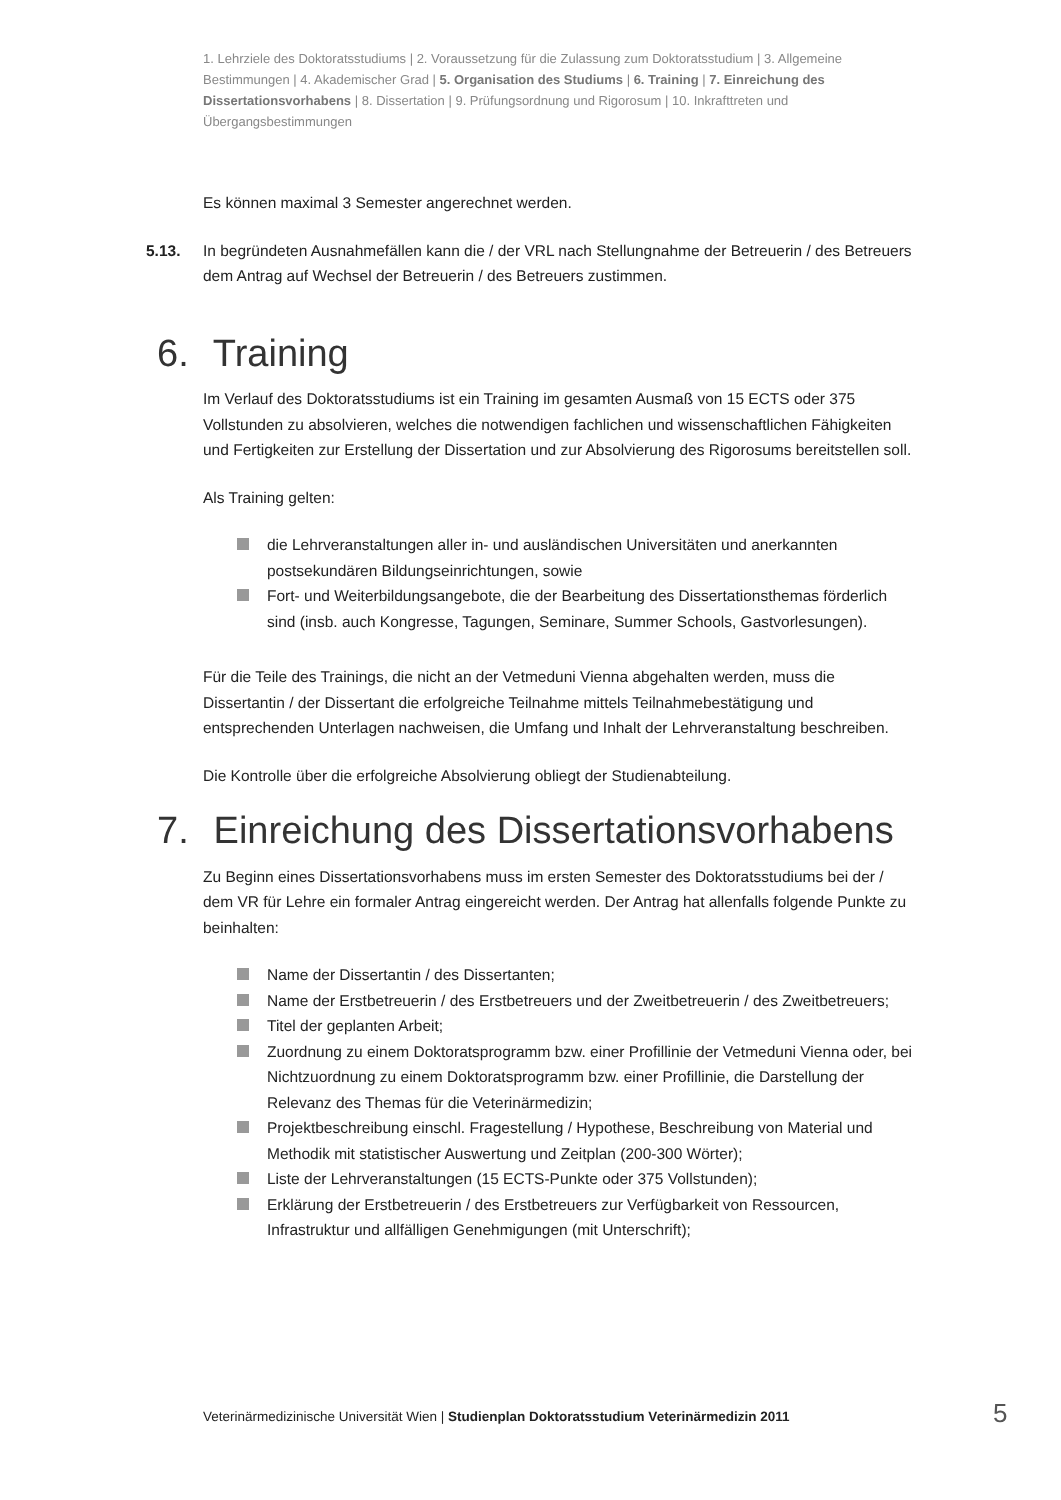1. Lehrziele des Doktoratsstudiums | 2. Voraussetzung für die Zulassung zum Doktoratsstudium | 3. Allgemeine Bestimmungen | 4. Akademischer Grad | 5. Organisation des Studiums | 6. Training | 7. Einreichung des Dissertationsvorhabens | 8. Dissertation | 9. Prüfungsordnung und Rigorosum | 10. Inkrafttreten und Übergangsbestimmungen
Es können maximal 3 Semester angerechnet werden.
5.13. In begründeten Ausnahmefällen kann die / der VRL nach Stellungnahme der Betreuerin / des Betreuers dem Antrag auf Wechsel der Betreuerin / des Betreuers zustimmen.
6. Training
Im Verlauf des Doktoratsstudiums ist ein Training im gesamten Ausmaß von 15 ECTS oder 375 Vollstunden zu absolvieren, welches die notwendigen fachlichen und wissenschaftlichen Fähigkeiten und Fertigkeiten zur Erstellung der Dissertation und zur Absolvierung des Rigorosums bereitstellen soll.
Als Training gelten:
die Lehrveranstaltungen aller in- und ausländischen Universitäten und anerkannten postsekundären Bildungseinrichtungen, sowie
Fort- und Weiterbildungsangebote, die der Bearbeitung des Dissertationsthemas förderlich sind (insb. auch Kongresse, Tagungen, Seminare, Summer Schools, Gastvorlesungen).
Für die Teile des Trainings, die nicht an der Vetmeduni Vienna abgehalten werden, muss die Dissertantin / der Dissertant die erfolgreiche Teilnahme mittels Teilnahmebestätigung und entsprechenden Unterlagen nachweisen, die Umfang und Inhalt der Lehrveranstaltung beschreiben.
Die Kontrolle über die erfolgreiche Absolvierung obliegt der Studienabteilung.
7. Einreichung des Dissertationsvorhabens
Zu Beginn eines Dissertationsvorhabens muss im ersten Semester des Doktoratsstudiums bei der / dem VR für Lehre ein formaler Antrag eingereicht werden. Der Antrag hat allenfalls folgende Punkte zu beinhalten:
Name der Dissertantin / des Dissertanten;
Name der Erstbetreuerin / des Erstbetreuers und der Zweitbetreuerin / des Zweitbetreuers;
Titel der geplanten Arbeit;
Zuordnung zu einem Doktoratsprogramm bzw. einer Profillinie der Vetmeduni Vienna oder, bei Nichtzuordnung zu einem Doktoratsprogramm bzw. einer Profillinie, die Darstellung der Relevanz des Themas für die Veterinärmedizin;
Projektbeschreibung einschl. Fragestellung / Hypothese, Beschreibung von Material und Methodik mit statistischer Auswertung und Zeitplan (200-300 Wörter);
Liste der Lehrveranstaltungen (15 ECTS-Punkte oder 375 Vollstunden);
Erklärung der Erstbetreuerin / des Erstbetreuers zur Verfügbarkeit von Ressourcen, Infrastruktur und allfälligen Genehmigungen (mit Unterschrift);
Veterinärmedizinische Universität Wien | Studienplan Doktoratsstudium Veterinärmedizin 2011
5